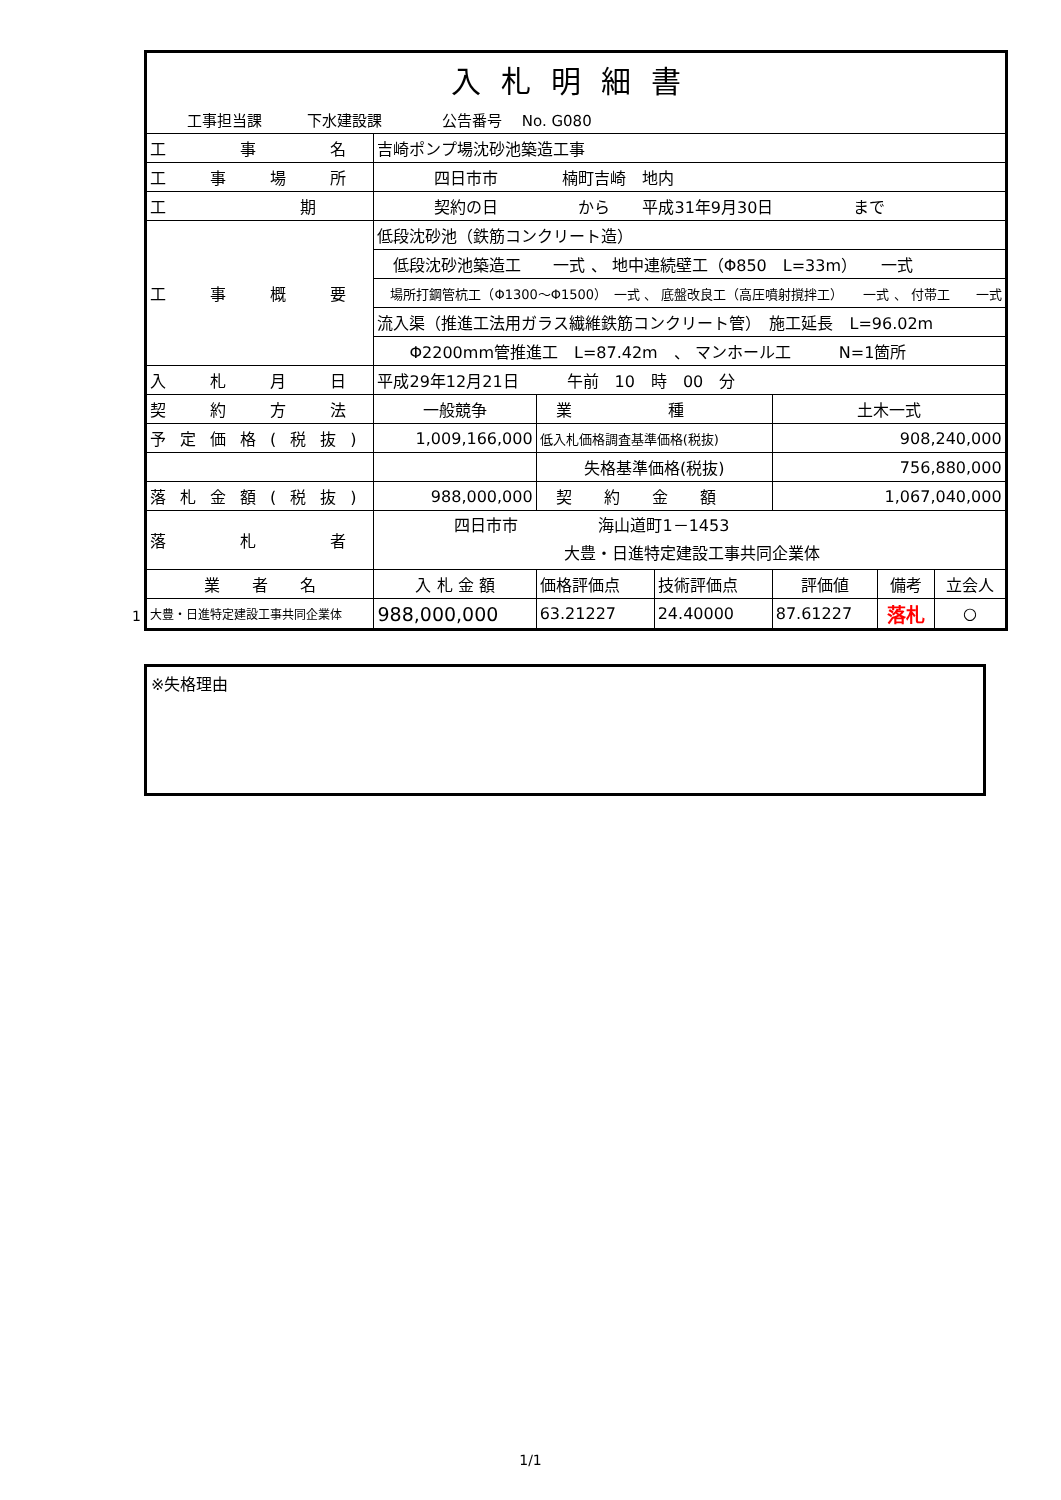| 入札明細書 | | | | | | | |
| 工事担当課 下水建設課 公告番号 No. G080 | | | | | | | |
| 工 事 名 | 吉崎ポンプ場沈砂池築造工事 | | | | | | |
| 工 事 場 所 | 四日市市 楠町吉崎 地内 | | | | | | |
| 工 期 | 契約の日 から 平成31年9月30日 まで | | | | | | |
| 工 事 概 要 | 低段沈砂池（鉄筋コンクリート造） | | | | | | |
| | 低段沈砂池築造工 一式 、 地中連続壁工（Φ850 L=33m） 一式 | | | | | | |
| | 場所打鋼管杭工（Φ1300～Φ1500） 一式 、 底盤改良工（高圧噴射撹拌工） 一式 、 付帯工 一式 | | | | | | |
| | 流入渠（推進工法用ガラス繊維鉄筋コンクリート管） 施工延長 L=96.02m | | | | | | |
| | Φ2200mm管推進工 L=87.42m 、 マンホール工 N=1箇所 | | | | | | |
| 入 札 月 日 | 平成29年12月21日 午前 10 時 00 分 | | | | | | |
| 契 約 方 法 | 一般競争 | | 業 種 | | 土木一式 | | |
| 予定価格(税抜) | 1,009,166,000 | | 低入札価格調査基準価格(税抜) | | 908,240,000 | | |
| | | | 失格基準価格(税抜) | | 756,880,000 | | |
| 落札金額(税抜) | 988,000,000 | | 契 約 金 額 | | 1,067,040,000 | | |
| 落 札 者 | 四日市市 海山道町1－1453 大豊・日進特定建設工事共同企業体 | | | | | | |
| 業 者 名 | | 入 札 金 額 | 価格評価点 | 技術評価点 | 評価値 | 備考 | 立会人 |
| 大豊・日進特定建設工事共同企業体 | | 988,000,000 | 63.21227 | 24.40000 | 87.61227 | 落札 | ○ |
※失格理由
1
1/1